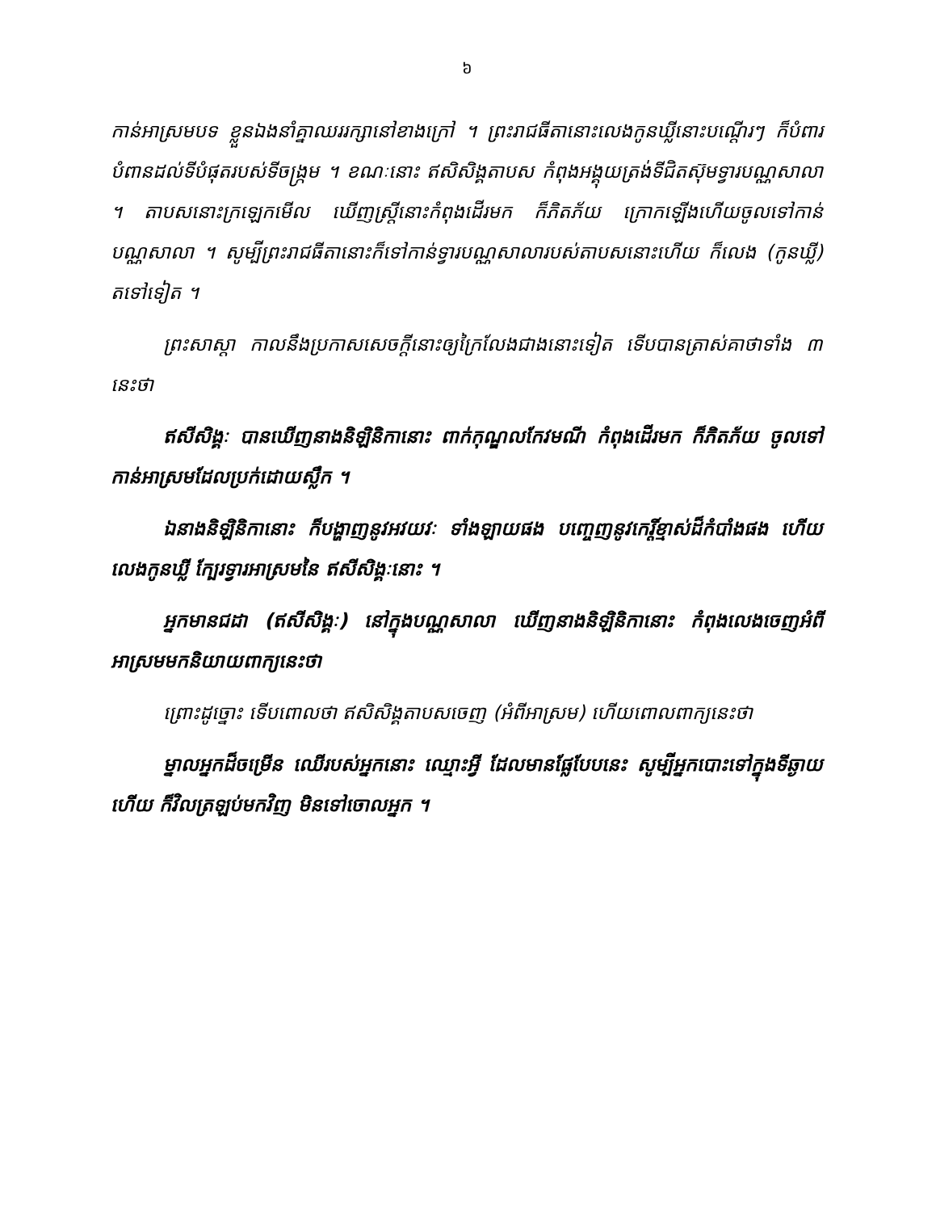៦
កាន់អាស្រមបទ ខ្លួនឯងនាំគ្នាឈររក្សានៅខាងក្រៅ ។ ព្រះរាជធីតានោះលេងកូនឃ្លីនោះបណ្ដើរៗ ក៏បំពារបំពានដល់ទីបំផុតរបស់ទីចង្ក្រម ។ ខណៈនោះ ឥសិសិង្គតាបស កំពុងអង្គុយត្រង់ទីជិតស៊ុមទ្វារបណ្ណសាលា ។ តាបសនោះក្រឡេកមើល ឃើញស្ត្រីនោះកំពុងដើរមក ក៏ភិតភ័យ ក្រោកឡើងហើយចូលទៅកាន់បណ្ណសាលា ។ សូម្បីព្រះរាជធីតានោះក៏ទៅកាន់ទ្វារបណ្ណសាលារបស់តាបសនោះហើយ ក៏លេង (កូនឃ្លី) តទៅទៀត ។
ព្រះសាស្ដា កាលនឹងប្រកាសសេចក្ដីនោះឲ្យក្រៃលែងជាងនោះទៀត ទើបបានត្រាស់គាថាទាំង ៣ នេះថា
ឥសីសិង្គៈ បានឃើញនាងនិឡិនិកានោះ ពាក់កុណ្ឌលកែវមណី កំពុងដើរមក ក៏ភិតភ័យ ចូលទៅកាន់អាស្រមដែលប្រក់ដោយស្លឹក ។
ឯនាងនិឡិនិកានោះ ក៏បង្ហាញនូវអវយវៈ ទាំងឡាយផង បញ្ចេញនូវកេរ្តិ៍ខ្មាស់ដ៏កំបាំងផង ហើយលេងកូនឃ្លី ក្បែរទ្វារអាស្រមនៃ ឥសីសិង្គៈនោះ ។
អ្នកមានជដា (ឥសីសិង្គៈ) នៅក្នុងបណ្ណសាលា ឃើញនាងនិឡិនិកានោះ កំពុងលេងចេញអំពីអាស្រមមកនិយាយពាក្យនេះថា
ព្រោះដូច្នោះ ទើបពោលថា ឥសិសិង្គតាបសចេញ (អំពីអាស្រម) ហើយពោលពាក្យនេះថា
ម្នាលអ្នកដ៏ចម្រើន ឈើរបស់អ្នកនោះ ឈ្មោះអ្វី ដែលមានផ្លែបែបនេះ សូម្បីអ្នកបោះទៅក្នុងទីឆ្ងាយហើយ ក៏វិលត្រឡប់មកវិញ មិនទៅចោលអ្នក ។